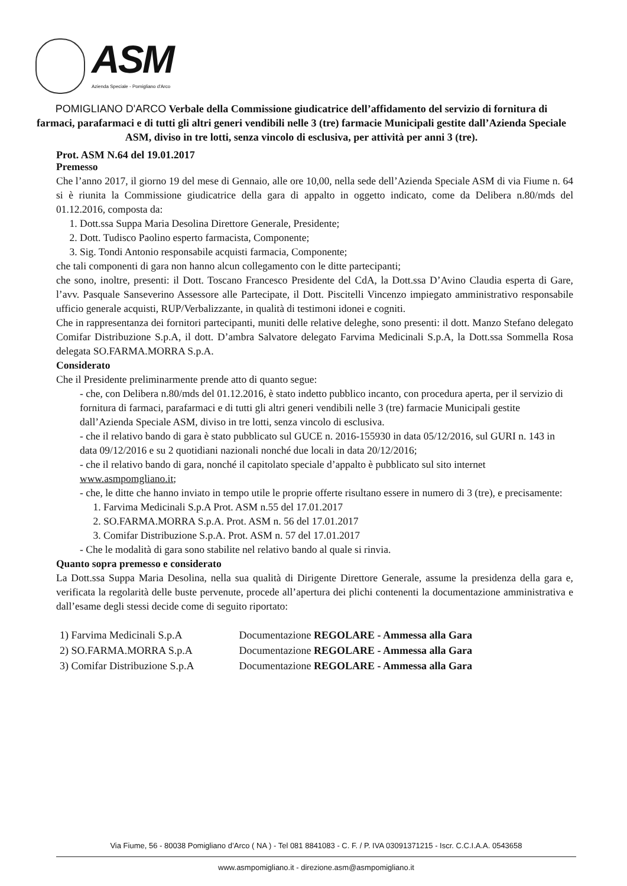ASM
Azienda Speciale - Pomigliano d'Arco
POMIGLIANO D'ARCO Verbale della Commissione giudicatrice dell’affidamento del servizio di fornitura di farmaci, parafarmaci e di tutti gli altri generi vendibili nelle 3 (tre) farmacie Municipali gestite dall’Azienda Speciale ASM, diviso in tre lotti, senza vincolo di esclusiva, per attività per anni 3 (tre).
Prot. ASM N.64 del 19.01.2017
Premesso
Che l’anno 2017, il giorno 19 del mese di Gennaio, alle ore 10,00, nella sede dell’Azienda Speciale ASM di via Fiume n. 64 si è riunita la Commissione giudicatrice della gara di appalto in oggetto indicato, come da Delibera n.80/mds del 01.12.2016, composta da:
1. Dott.ssa Suppa Maria Desolina Direttore Generale, Presidente;
2. Dott. Tudisco Paolino esperto farmacista, Componente;
3. Sig. Tondi Antonio responsabile acquisti farmacia, Componente;
che tali componenti di gara non hanno alcun collegamento con le ditte partecipanti;
che sono, inoltre, presenti: il Dott. Toscano Francesco Presidente del CdA, la Dott.ssa D’Avino Claudia esperta di Gare, l’avv. Pasquale Sanseverino Assessore alle Partecipate, il Dott. Piscitelli Vincenzo impiegato amministrativo responsabile ufficio generale acquisti, RUP/Verbalizzante, in qualità di testimoni idonei e cogniti.
Che in rappresentanza dei fornitori partecipanti, muniti delle relative deleghe, sono presenti: il dott. Manzo Stefano delegato Comifar Distribuzione S.p.A, il dott. D’ambra Salvatore delegato Farvima Medicinali S.p.A, la Dott.ssa Sommella Rosa delegata SO.FARMA.MORRA S.p.A.
Considerato
Che il Presidente preliminarmente prende atto di quanto segue:
- che, con Delibera n.80/mds del 01.12.2016, è stato indetto pubblico incanto, con procedura aperta, per il servizio di fornitura di farmaci, parafarmaci e di tutti gli altri generi vendibili nelle 3 (tre) farmacie Municipali gestite dall’Azienda Speciale ASM, diviso in tre lotti, senza vincolo di esclusiva.
- che il relativo bando di gara è stato pubblicato sul GUCE n. 2016-155930 in data 05/12/2016, sul GURI n. 143 in data 09/12/2016 e su 2 quotidiani nazionali nonché due locali in data 20/12/2016;
- che il relativo bando di gara, nonché il capitolato speciale d’appalto è pubblicato sul sito internet www.asmpomgliano.it;
- che, le ditte che hanno inviato in tempo utile le proprie offerte risultano essere in numero di 3 (tre), e precisamente:
1. Farvima Medicinali S.p.A Prot. ASM n.55 del 17.01.2017
2. SO.FARMA.MORRA S.p.A. Prot. ASM n. 56 del 17.01.2017
3. Comifar Distribuzione S.p.A. Prot. ASM n. 57 del 17.01.2017
- Che le modalità di gara sono stabilite nel relativo bando al quale si rinvia.
Quanto sopra premesso e considerato
La Dott.ssa Suppa Maria Desolina, nella sua qualità di Dirigente Direttore Generale, assume la presidenza della gara e, verificata la regolarità delle buste pervenute, procede all’apertura dei plichi contenenti la documentazione amministrativa e dall’esame degli stessi decide come di seguito riportato:
| 1) Farvima Medicinali S.p.A | Documentazione REGOLARE - Ammessa alla Gara |
| 2) SO.FARMA.MORRA S.p.A | Documentazione REGOLARE - Ammessa alla Gara |
| 3) Comifar Distribuzione S.p.A | Documentazione REGOLARE - Ammessa alla Gara |
Via Fiume, 56 - 80038 Pomigliano d’Arco ( NA ) - Tel 081 8841083 - C. F. / P. IVA 03091371215 - Iscr. C.C.I.A.A. 0543658
www.asmpomigliano.it - direzione.asm@asmpomigliano.it